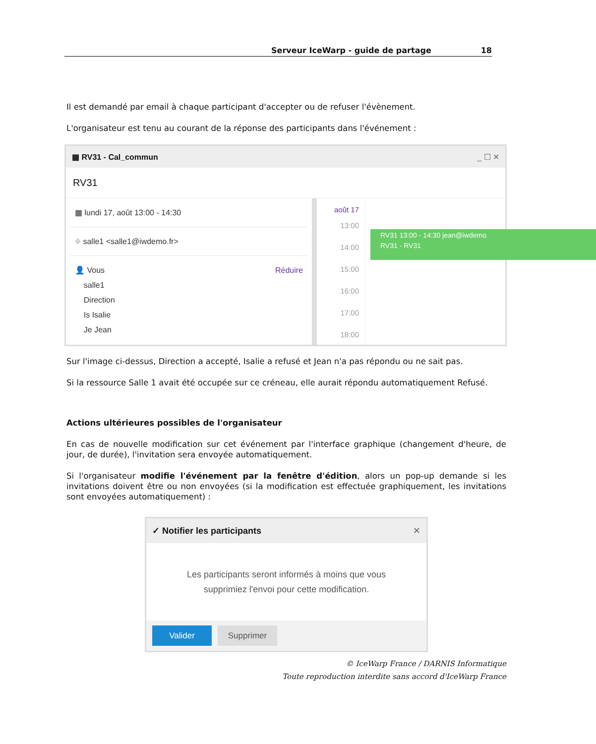Serveur IceWarp - guide de partage 18
Il est demandé par email à chaque participant d'accepter ou de refuser l'évènement.
L'organisateur est tenu au courant de la réponse des participants dans l'événement :
▦ RV31 - Cal_commun _ ☐ ✕
RV31
▦ lundi 17, août 13:00 - 14:30
⌖ salle1 <salle1@iwdemo.fr>
👤 Vous
salle1
Direction
Is Isalie
Je Jean
Réduire
août 17
13:00
14:00
15:00
16:00
17:00
18:00
RV31 13:00 - 14:30 jean@iwdemo
RV31 - RV31
Sur l'image ci-dessus, Direction a accepté, Isalie a refusé et Jean n'a pas répondu ou ne sait pas.
Si la ressource Salle 1 avait été occupée sur ce créneau, elle aurait répondu automatiquement Refusé.
Actions ultérieures possibles de l'organisateur
En cas de nouvelle modification sur cet événement par l'interface graphique (changement d'heure, de jour, de durée), l'invitation sera envoyée automatiquement.
Si l'organisateur modifie l'événement par la fenêtre d'édition, alors un pop-up demande si les invitations doivent être ou non envoyées (si la modification est effectuée graphiquement, les invitations sont envoyées automatiquement) :
✓ Notifier les participants ✕
Les participants seront informés à moins que vous
supprimiez l'envoi pour cette modification.
Valider Supprimer
© IceWarp France / DARNIS Informatique
Toute reproduction interdite sans accord d'IceWarp France